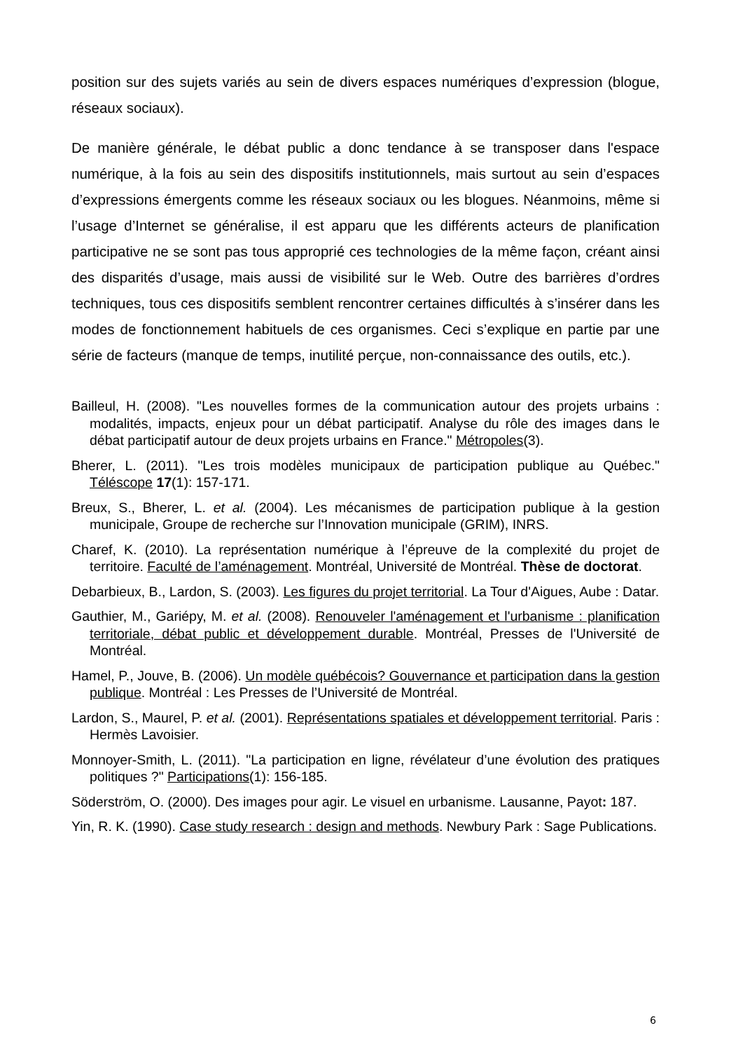position sur des sujets variés au sein de divers espaces numériques d’expression (blogue, réseaux sociaux).
De manière générale, le débat public a donc tendance à se transposer dans l'espace numérique, à la fois au sein des dispositifs institutionnels, mais surtout au sein d’espaces d’expressions émergents comme les réseaux sociaux ou les blogues. Néanmoins, même si l’usage d’Internet se généralise, il est apparu que les différents acteurs de planification participative ne se sont pas tous approprié ces technologies de la même façon, créant ainsi des disparités d’usage, mais aussi de visibilité sur le Web. Outre des barrières d’ordres techniques, tous ces dispositifs semblent rencontrer certaines difficultés à s’insérer dans les modes de fonctionnement habituels de ces organismes. Ceci s’explique en partie par une série de facteurs (manque de temps, inutilité perçue, non-connaissance des outils, etc.).
Bailleul, H. (2008). "Les nouvelles formes de la communication autour des projets urbains : modalités, impacts, enjeux pour un débat participatif. Analyse du rôle des images dans le débat participatif autour de deux projets urbains en France." Métropoles(3).
Bherer, L. (2011). "Les trois modèles municipaux de participation publique au Québec." Téléscope 17(1): 157-171.
Breux, S., Bherer, L. et al. (2004). Les mécanismes de participation publique à la gestion municipale, Groupe de recherche sur l’Innovation municipale (GRIM), INRS.
Charef, K. (2010). La représentation numérique à l’épreuve de la complexité du projet de territoire. Faculté de l’aménagement. Montréal, Université de Montréal. Thèse de doctorat.
Debarbieux, B., Lardon, S. (2003). Les figures du projet territorial. La Tour d'Aigues, Aube : Datar.
Gauthier, M., Gariépy, M. et al. (2008). Renouveler l'aménagement et l'urbanisme : planification territoriale, débat public et développement durable. Montréal, Presses de l'Université de Montréal.
Hamel, P., Jouve, B. (2006). Un modèle québécois? Gouvernance et participation dans la gestion publique. Montréal : Les Presses de l’Université de Montréal.
Lardon, S., Maurel, P. et al. (2001). Représentations spatiales et développement territorial. Paris : Hermès Lavoisier.
Monnoyer-Smith, L. (2011). "La participation en ligne, révélateur d’une évolution des pratiques politiques ?" Participations(1): 156-185.
Söderström, O. (2000). Des images pour agir. Le visuel en urbanisme. Lausanne, Payot: 187.
Yin, R. K. (1990). Case study research : design and methods. Newbury Park : Sage Publications.
6